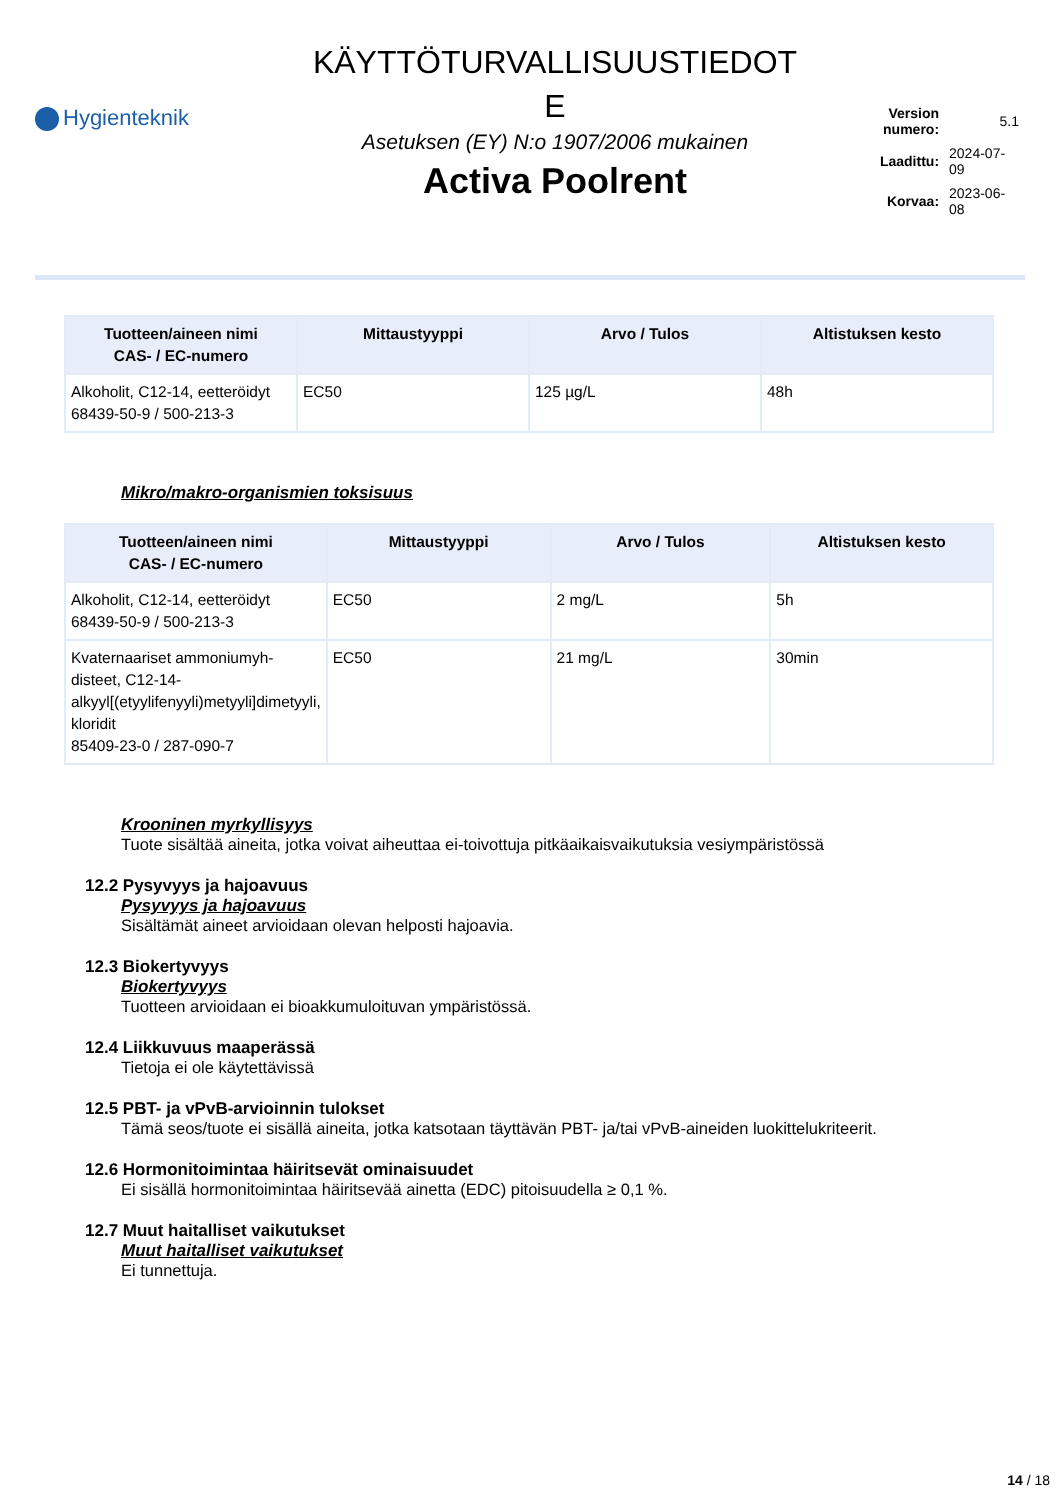Hygienteknik
KÄYTTÖTURVALLISUUSTIEDOT
E
Asetuksen (EY) N:o 1907/2006 mukainen
Activa Poolrent
| Version numero: | 5.1 |
| Laadittu: | 2024-07-09 |
| Korvaa: | 2023-06-08 |
| Tuotteen/aineen nimi CAS- / EC-numero | Mittaustyyppi | Arvo / Tulos | Altistuksen kesto |
| --- | --- | --- | --- |
| Alkoholit, C12-14, eetteröidyt 68439-50-9 / 500-213-3 | EC50 | 125 µg/L | 48h |
Mikro/makro-organismien toksisuus
| Tuotteen/aineen nimi CAS- / EC-numero | Mittaustyyppi | Arvo / Tulos | Altistuksen kesto |
| --- | --- | --- | --- |
| Alkoholit, C12-14, eetteröidyt 68439-50-9 / 500-213-3 | EC50 | 2 mg/L | 5h |
| Kvaternaariset ammoniumyh-disteet, C12-14-alkyyl[(etyylifenyyli)metyyli]dimetyyli, kloridit 85409-23-0 / 287-090-7 | EC50 | 21 mg/L | 30min |
Krooninen myrkyllisyys
Tuote sisältää aineita, jotka voivat aiheuttaa ei-toivottuja pitkäaikaisvaikutuksia vesiympäristössä
12.2 Pysyvyys ja hajoavuus
Pysyvyys ja hajoavuus
Sisältämät aineet arvioidaan olevan helposti hajoavia.
12.3 Biokertyvyys
Biokertyvyys
Tuotteen arvioidaan ei bioakkumuloituvan ympäristössä.
12.4 Liikkuvuus maaperässä
Tietoja ei ole käytettävissä
12.5 PBT- ja vPvB-arvioinnin tulokset
Tämä seos/tuote ei sisällä aineita, jotka katsotaan täyttävän PBT- ja/tai vPvB-aineiden luokittelukriteerit.
12.6 Hormonitoimintaa häiritsevät ominaisuudet
Ei sisällä hormonitoimintaa häiritsevää ainetta (EDC) pitoisuudella ≥ 0,1 %.
12.7 Muut haitalliset vaikutukset
Muut haitalliset vaikutukset
Ei tunnettuja.
14 / 18